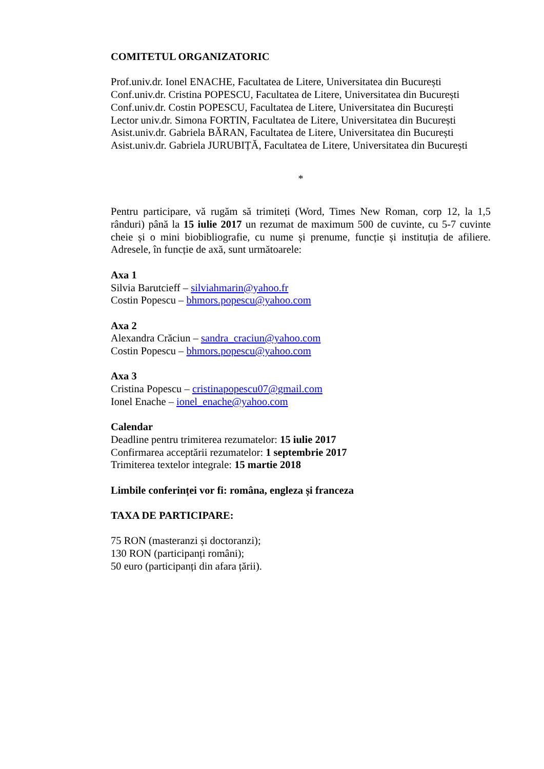COMITETUL ORGANIZATORIC
Prof.univ.dr. Ionel ENACHE, Facultatea de Litere, Universitatea din București
Conf.univ.dr. Cristina POPESCU, Facultatea de Litere, Universitatea din București
Conf.univ.dr. Costin POPESCU, Facultatea de Litere, Universitatea din București
Lector univ.dr. Simona FORTIN, Facultatea de Litere, Universitatea din București
Asist.univ.dr. Gabriela BĂRAN, Facultatea de Litere, Universitatea din București
Asist.univ.dr. Gabriela JURUBIȚĂ, Facultatea de Litere, Universitatea din București
*
Pentru participare, vă rugăm să trimiteți (Word, Times New Roman, corp 12, la 1,5 rânduri) până la 15 iulie 2017 un rezumat de maximum 500 de cuvinte, cu 5-7 cuvinte cheie și o mini biobibliografie, cu nume și prenume, funcție și instituția de afiliere. Adresele, în funcție de axă, sunt următoarele:
Axa 1
Silvia Barutcieff – silviahmarin@yahoo.fr
Costin Popescu – bhmors.popescu@yahoo.com
Axa 2
Alexandra Crăciun – sandra_craciun@yahoo.com
Costin Popescu – bhmors.popescu@yahoo.com
Axa 3
Cristina Popescu – cristinapopescu07@gmail.com
Ionel Enache – ionel_enache@yahoo.com
Calendar
Deadline pentru trimiterea rezumatelor: 15 iulie 2017
Confirmarea acceptării rezumatelor: 1 septembrie 2017
Trimiterea textelor integrale: 15 martie 2018
Limbile conferinței vor fi: româna, engleza și franceza
TAXA DE PARTICIPARE:
75 RON (masteranzi și doctoranzi);
130 RON (participanți români);
50 euro (participanți din afara țării).